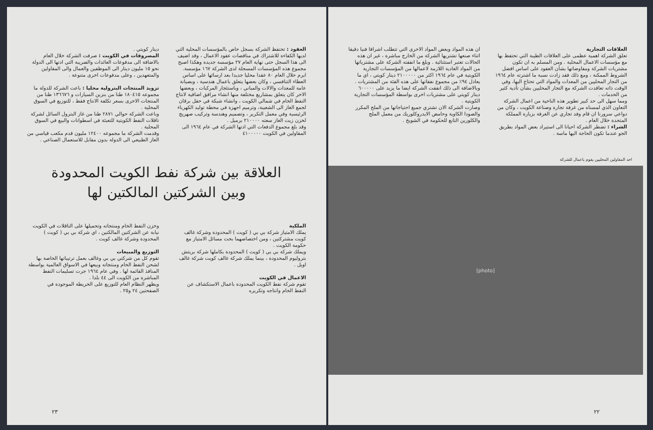العقود : تحتفظ الشركة بسجل خاص بالمؤسسات المحلية التي لديها الكفاءة للاشتراك في مناقصات عقود الاعمال ، وقد اضيف الى هذا السجل حتى نهاية العام ٢٧ مؤسسة جديدة وهكذا اصبح مجموع هذه المؤسسات المسجلة لدى الشركة ١٦٧ مؤسسة.
ابرم خلال العام ٨٠ عقدا محليا جديدا بعد ارسائها على اساس العطاء التنافسي ، وكان بعضها يتعلق باعمال هندسية ، وبصيانة عامة للمعدات والالات والمباني ، وباستئجار المركبات ، وبعضها الاخر كان يتعلق بمشاريع مختلفة منها انشاء مرافق اضافية لانتاج النفط الخام في شمالي الكويت ، وانشاء شبكة في حقل برقان لجمع الغاز الى الشعيبة، وترميم اجهزة في محطة توليد الكهرباء الرئيسية وفي معمل التكرير ، وتصميم وهندسة وتركيب صهريج لخزن زيت الغاز سعته ٢١٠٠٠٠ برميل .
وقد بلغ مجموع الدفعات التي ادتها الشركة في عام ١٩٦٤ الى المقاولين في الكويت ٤١٠٠٠٠٠
دينار كويتي .
المصروفات في الكويت : صرفت الشركة خلال العام بالاضافة الى مدفوعات العائدات والضريبة التي ادتها الى الدولة نحو ١٥ مليون دينار الى الموظفين والعمال والى المقاولين والمتعهدين ، وعلى مدفوعات اخرى متنوعة .
تزويد المنتجات البترولية محليا : باعت الشركة للدولة ما مجموعه ١٨٠٤١٥ طنا من بنزين السيارات و ١٣٦٦٧٦ طنا من المنتجات الاخرى بسعر تكلفة الانتاج فقط ، للتوزيع في السوق المحلية .
وباعت الشركة حوالي ٢٨٧١ طنا من غاز البترول السائل لشركة ناقلات النفط الكويتية للتعبئة في اسطوانات والبيع في السوق المحلية .
وقدمت الشركة ما مجموعه ١٢٤٠٠ مليون قدم مكعب قياسي من الغاز الطبيعي الى الدولة بدون مقابل للاستعمال الصناعي .
العلاقة بين شركة نفط الكويت المحدودة
وبين الشركتين المالكتين لها
الملكية
يملك الامتياز شركة بي بي ( كويت ) المحدودة وشركة غالف كويت مشتركتين ، ومن اختصاصهما بحث مسائل الامتياز مع حكومة الكويت .
ويملك شركة بي بي ( كويت ) المحدودة بكاملها شركة بريتش بتروليوم المحدودة ، بينما يملك شركة غالف كويت شركة غالف اويل .
الاعمال في الكويت
تقوم شركة نفط الكويت المحدودة باعمال الاستكشاف عن النفط الخام وانتاجه وتكريره
وخزن النفط الخام ومنتجاته وتحميلها على الناقلات في الكويت نيابة عن الشركتين المالكتين ، اي شركة بي بي ( كويت ) المحدودة وشركة غالف كويت .
التوزيع والمبيعات
تقوم كل من شركتي بي بي وغالف بعمل ترتيباتها الخاصة بها لشحن النفط الخام ومنتجاته وبيعها في الاسواق العالمية بواسطة المنافذ القائمة لها . وفي عام ١٩٦٤ جرت تسليمات النفط المباشرة من الكويت الى ٤٤ بلدا .
ويظهر النظام العام للتوزيع على الخريطة الموجودة في الصفحتين ٢٤ و٢٥ .
٢٣
العلاقات التجارية
تعلق الشركة اهمية عظمى على العلاقات الطيبة التي تحتفظ بها مع مؤسسات الاعمال المحلية . ومن المسلم به ان تكون مشتريات الشركة ومفاوضاتها بشأن العقود على اساس افضل الشروط الممكنة ، ومع ذلك فقد زادت نسبة ما اشترته عام ١٩٦٤ من التجار المحليين من المعدات والمواد التي تحتاج اليها، وفي الوقت ذاته تعاقدت الشركة مع التجار المحليين بشأن تأدية كثير من الخدمات .
ومما سهل الى حد كبير تطوير هذه الناحية من اعمال الشركة التعاون الذي لمسناه من غرفة تجارة وصناعة الكويت ، وكان من دواعي سرورنا ان قام وفد تجاري عن الغرفة بزيارة المملكة المتحدة خلال العام .
الشراء : تضطر الشركة احيانا الى استيراد بعض المواد بطريق الجو عندما تكون الحاجة اليها ماسة .
ان هذه المواد وبعض المواد الاخرى التي تتطلب اشرافا فنيا دقيقا اثناء صنعها تشتريها الشركة من الخارج مباشرة ، غير ان هذه الحالات تعتبر استثنائية . وبلغ ما انفقته الشركة على مشترياتها من المواد العادية اللازمة لاعمالها من المؤسسات التجارية الكويتية في عام ١٩٦٤ اكثر من ٢١٠٠٠٠٠ دينار كويتي ، اي ما يعادل ٩٤٪ من مجموع نفقاتها على هذه الفئة من المشتريات . وبالاضافة الى ذلك انفقت الشركة ايضا ما يزيد على ٦٠٠٠٠٠ دينار كويتي على مشتريات اخرى بواسطة المؤسسات التجارية الكويتية .
وصارت الشركة الان تشتري جميع احتياجاتها من الملح المكرر والصودا الكاوية وحامض الايدروكلوريك من معمل الملح والكلورين التابع للحكومة في الشويخ .
احد المقاولين المحليين يقوم باعمال للشركة
[photo]
٢٢